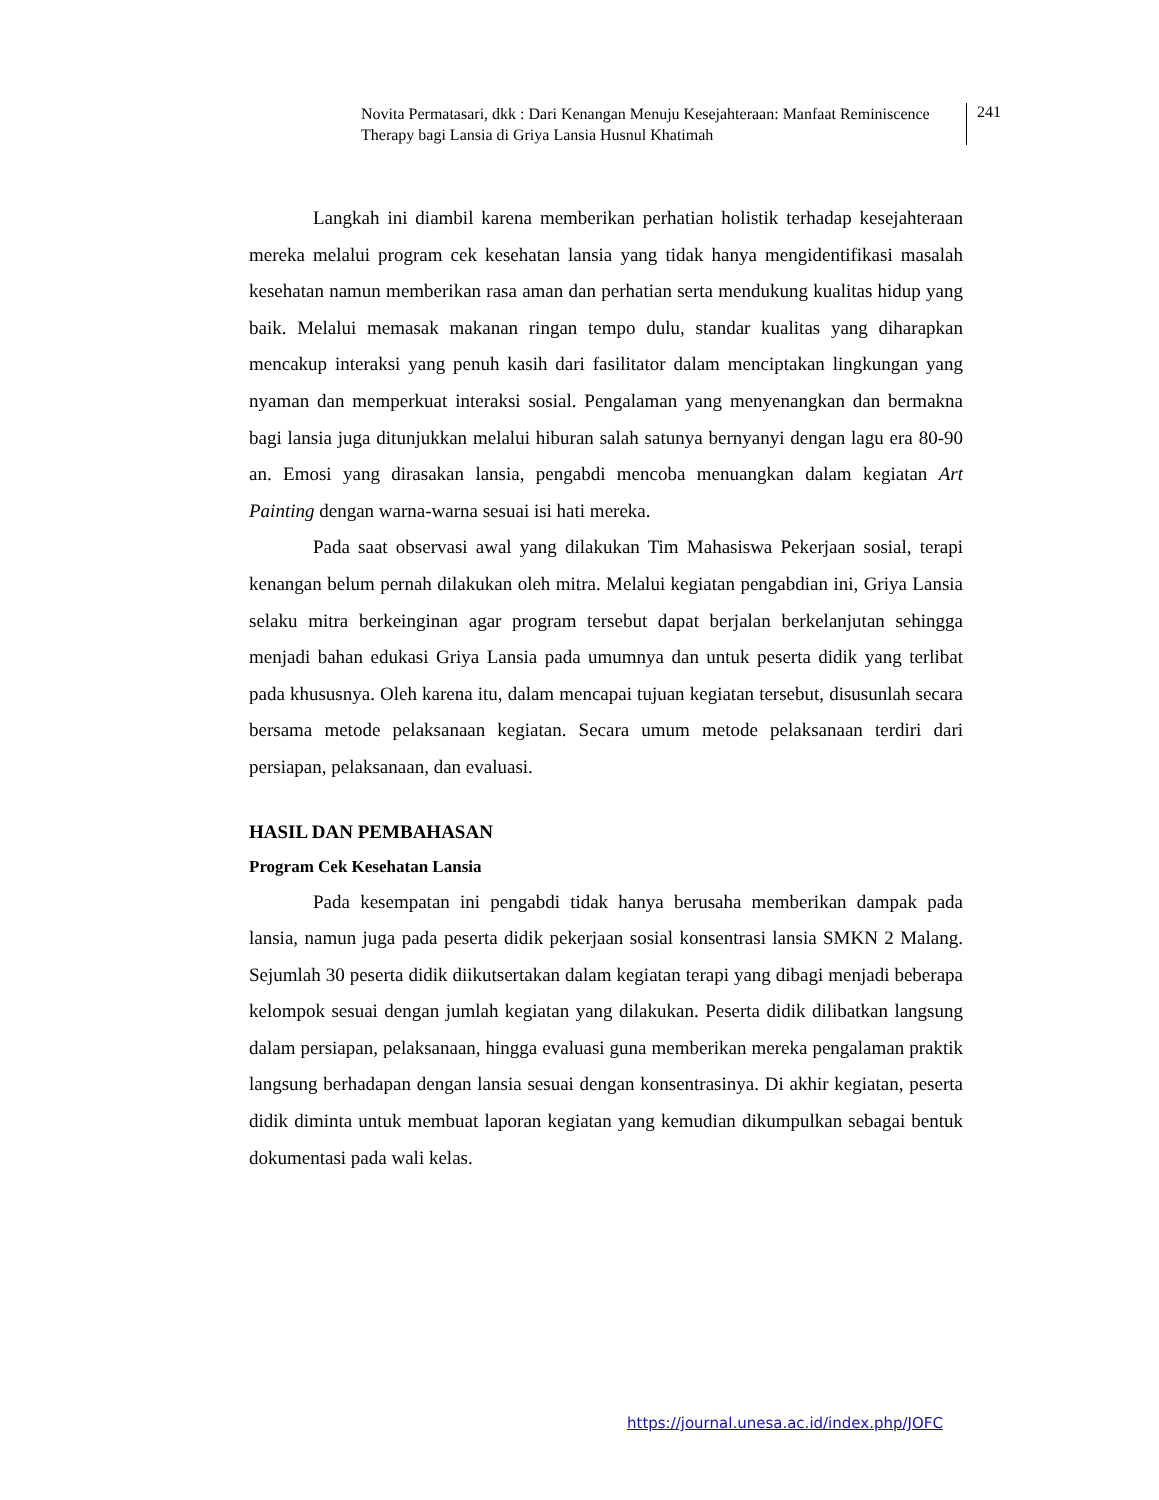Novita Permatasari, dkk : Dari Kenangan Menuju Kesejahteraan: Manfaat Reminiscence Therapy bagi Lansia di Griya Lansia Husnul Khatimah
241
Langkah ini diambil karena memberikan perhatian holistik terhadap kesejahteraan mereka melalui program cek kesehatan lansia yang tidak hanya mengidentifikasi masalah kesehatan namun memberikan rasa aman dan perhatian serta mendukung kualitas hidup yang baik. Melalui memasak makanan ringan tempo dulu, standar kualitas yang diharapkan mencakup interaksi yang penuh kasih dari fasilitator dalam menciptakan lingkungan yang nyaman dan memperkuat interaksi sosial. Pengalaman yang menyenangkan dan bermakna bagi lansia juga ditunjukkan melalui hiburan salah satunya bernyanyi dengan lagu era 80-90 an. Emosi yang dirasakan lansia, pengabdi mencoba menuangkan dalam kegiatan Art Painting dengan warna-warna sesuai isi hati mereka.
Pada saat observasi awal yang dilakukan Tim Mahasiswa Pekerjaan sosial, terapi kenangan belum pernah dilakukan oleh mitra. Melalui kegiatan pengabdian ini, Griya Lansia selaku mitra berkeinginan agar program tersebut dapat berjalan berkelanjutan sehingga menjadi bahan edukasi Griya Lansia pada umumnya dan untuk peserta didik yang terlibat pada khususnya. Oleh karena itu, dalam mencapai tujuan kegiatan tersebut, disusunlah secara bersama metode pelaksanaan kegiatan. Secara umum metode pelaksanaan terdiri dari persiapan, pelaksanaan, dan evaluasi.
HASIL DAN PEMBAHASAN
Program Cek Kesehatan Lansia
Pada kesempatan ini pengabdi tidak hanya berusaha memberikan dampak pada lansia, namun juga pada peserta didik pekerjaan sosial konsentrasi lansia SMKN 2 Malang. Sejumlah 30 peserta didik diikutsertakan dalam kegiatan terapi yang dibagi menjadi beberapa kelompok sesuai dengan jumlah kegiatan yang dilakukan. Peserta didik dilibatkan langsung dalam persiapan, pelaksanaan, hingga evaluasi guna memberikan mereka pengalaman praktik langsung berhadapan dengan lansia sesuai dengan konsentrasinya. Di akhir kegiatan, peserta didik diminta untuk membuat laporan kegiatan yang kemudian dikumpulkan sebagai bentuk dokumentasi pada wali kelas.
https://journal.unesa.ac.id/index.php/JOFC